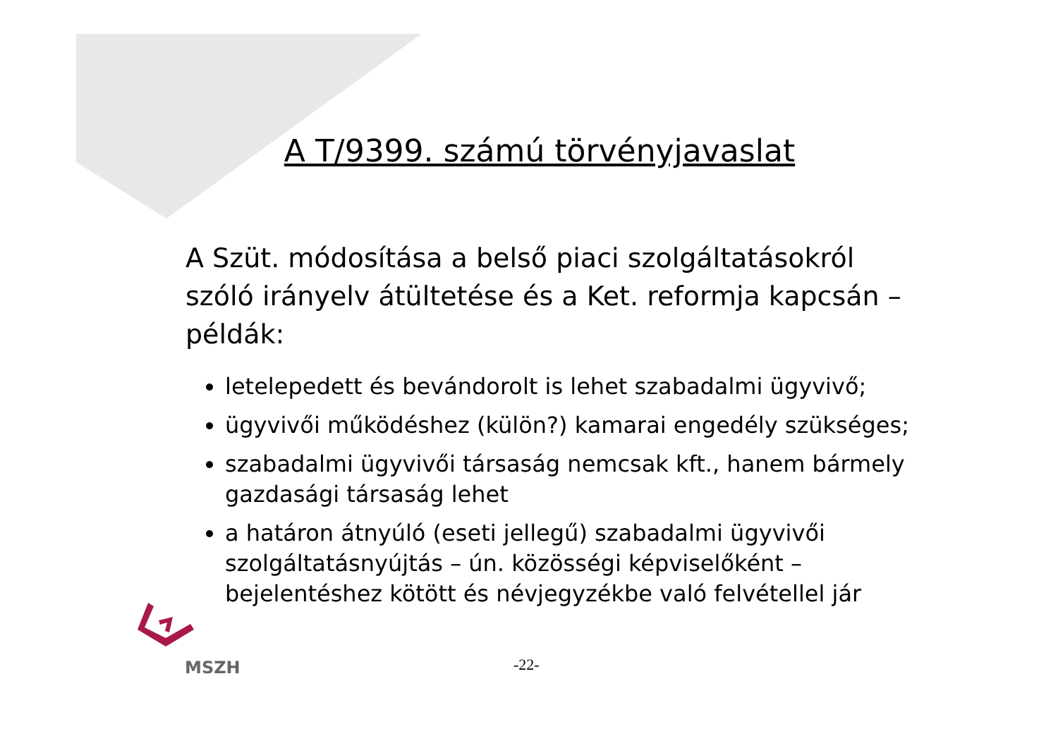A T/9399. számú törvényjavaslat
A Szüt. módosítása a belső piaci szolgáltatásokról szóló irányelv átültetése és a Ket. reformja kapcsán – példák:
letelepedett és bevándorolt is lehet szabadalmi ügyvivő;
ügyvivői működéshez (külön?) kamarai engedély szükséges;
szabadalmi ügyvivői társaság nemcsak kft., hanem bármely gazdasági társaság lehet
a határon átnyúló (eseti jellegű) szabadalmi ügyvivői szolgáltatásnyújtás – ún. közösségi képviselőként – bejelentéshez kötött és névjegyzékbe való felvétellel jár
MSZH
-22-